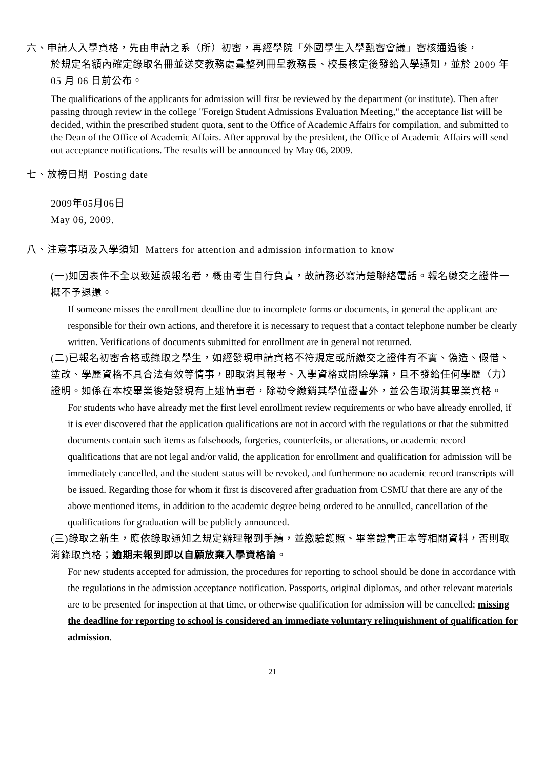六、申請人入學資格，先由申請之系（所）初審，再經學院「外國學生入學甄審會議」審核通過後，
於規定名額內確定錄取名冊並送交教務處彙整列冊呈教務長、校長核定後發給入學通知，並於 2009 年 05 月 06 日前公布。
The qualifications of the applicants for admission will first be reviewed by the department (or institute). Then after passing through review in the college "Foreign Student Admissions Evaluation Meeting," the acceptance list will be decided, within the prescribed student quota, sent to the Office of Academic Affairs for compilation, and submitted to the Dean of the Office of Academic Affairs. After approval by the president, the Office of Academic Affairs will send out acceptance notifications. The results will be announced by May 06, 2009.
七、放榜日期 Posting date
2009年05月06日
May 06, 2009.
八、注意事項及入學須知 Matters for attention and admission information to know
(一)如因表件不全以致延誤報名者，概由考生自行負責，故請務必寫清楚聯絡電話。報名繳交之證件一概不予退還。
If someone misses the enrollment deadline due to incomplete forms or documents, in general the applicant are responsible for their own actions, and therefore it is necessary to request that a contact telephone number be clearly written. Verifications of documents submitted for enrollment are in general not returned.
(二)已報名初審合格或錄取之學生，如經發現申請資格不符規定或所繳交之證件有不實、偽造、假借、塗改、學歷資格不具合法有效等情事，即取消其報考、入學資格或開除學籍，且不發給任何學歷（力）證明。如係在本校畢業後始發現有上述情事者，除勒令繳銷其學位證書外，並公告取消其畢業資格。
For students who have already met the first level enrollment review requirements or who have already enrolled, if it is ever discovered that the application qualifications are not in accord with the regulations or that the submitted documents contain such items as falsehoods, forgeries, counterfeits, or alterations, or academic record qualifications that are not legal and/or valid, the application for enrollment and qualification for admission will be immediately cancelled, and the student status will be revoked, and furthermore no academic record transcripts will be issued. Regarding those for whom it first is discovered after graduation from CSMU that there are any of the above mentioned items, in addition to the academic degree being ordered to be annulled, cancellation of the qualifications for graduation will be publicly announced.
(三)錄取之新生，應依錄取通知之規定辦理報到手續，並繳驗護照、畢業證書正本等相關資料，否則取消錄取資格；逾期未報到即以自願放棄入學資格論。
For new students accepted for admission, the procedures for reporting to school should be done in accordance with the regulations in the admission acceptance notification. Passports, original diplomas, and other relevant materials are to be presented for inspection at that time, or otherwise qualification for admission will be cancelled; missing the deadline for reporting to school is considered an immediate voluntary relinquishment of qualification for admission.
21